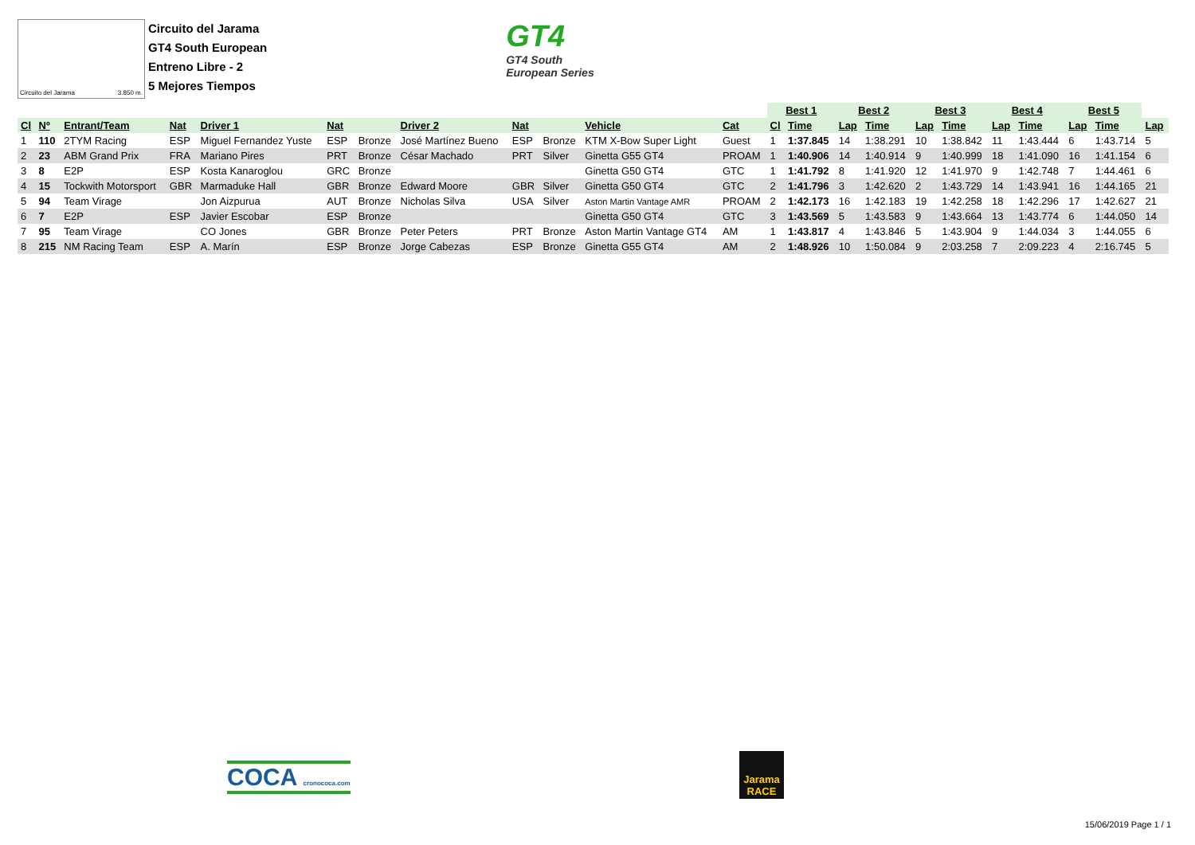Circuito del Jarama 3.850 m.
Circuito del Jarama
GT4 South European
Entreno Libre - 2
5 Mejores Tiempos
GT4
GT4 South
European Series
| | | | | | | | | | | | | Best 1 | | Best 2 | | Best 3 | | Best 4 | | Best 5 | | |
| Cl | Nº | Entrant/Team | Nat | Driver 1 | Nat | | Driver 2 | Nat | | Vehicle | Cat | Cl | Time | Lap | Time | Lap | Time | Lap | Time | Lap | Time | Lap |
| 1 | 110 | 2TYM Racing | ESP | Miguel Fernandez Yuste | ESP | Bronze | José Martínez Bueno | ESP | Bronze | KTM X-Bow Super Light | Guest | 1 | 1:37.845 | 14 | 1:38.291 | 10 | 1:38.842 | 11 | 1:43.444 | 6 | 1:43.714 | 5 |
| 2 | 23 | ABM Grand Prix | FRA | Mariano Pires | PRT | Bronze | César Machado | PRT | Silver | Ginetta G55 GT4 | PROAM | 1 | 1:40.906 | 14 | 1:40.914 | 9 | 1:40.999 | 18 | 1:41.090 | 16 | 1:41.154 | 6 |
| 3 | 8 | E2P | ESP | Kosta Kanaroglou | GRC | Bronze | | | | Ginetta G50 GT4 | GTC | 1 | 1:41.792 | 8 | 1:41.920 | 12 | 1:41.970 | 9 | 1:42.748 | 7 | 1:44.461 | 6 |
| 4 | 15 | Tockwith Motorsport | GBR | Marmaduke Hall | GBR | Bronze | Edward Moore | GBR | Silver | Ginetta G50 GT4 | GTC | 2 | 1:41.796 | 3 | 1:42.620 | 2 | 1:43.729 | 14 | 1:43.941 | 16 | 1:44.165 | 21 |
| 5 | 94 | Team Virage | | Jon Aizpurua | AUT | Bronze | Nicholas Silva | USA | Silver | Aston Martin Vantage AMR | PROAM | 2 | 1:42.173 | 16 | 1:42.183 | 19 | 1:42.258 | 18 | 1:42.296 | 17 | 1:42.627 | 21 |
| 6 | 7 | E2P | ESP | Javier Escobar | ESP | Bronze | | | | Ginetta G50 GT4 | GTC | 3 | 1:43.569 | 5 | 1:43.583 | 9 | 1:43.664 | 13 | 1:43.774 | 6 | 1:44.050 | 14 |
| 7 | 95 | Team Virage | | CO Jones | GBR | Bronze | Peter Peters | PRT | Bronze | Aston Martin Vantage GT4 | AM | 1 | 1:43.817 | 4 | 1:43.846 | 5 | 1:43.904 | 9 | 1:44.034 | 3 | 1:44.055 | 6 |
| 8 | 215 | NM Racing Team | ESP | A. Marín | ESP | Bronze | Jorge Cabezas | ESP | Bronze | Ginetta G55 GT4 | AM | 2 | 1:48.926 | 10 | 1:50.084 | 9 | 2:03.258 | 7 | 2:09.223 | 4 | 2:16.745 | 5 |
COCA cronococa.com
Jarama RACE
15/06/2019 Page 1 / 1